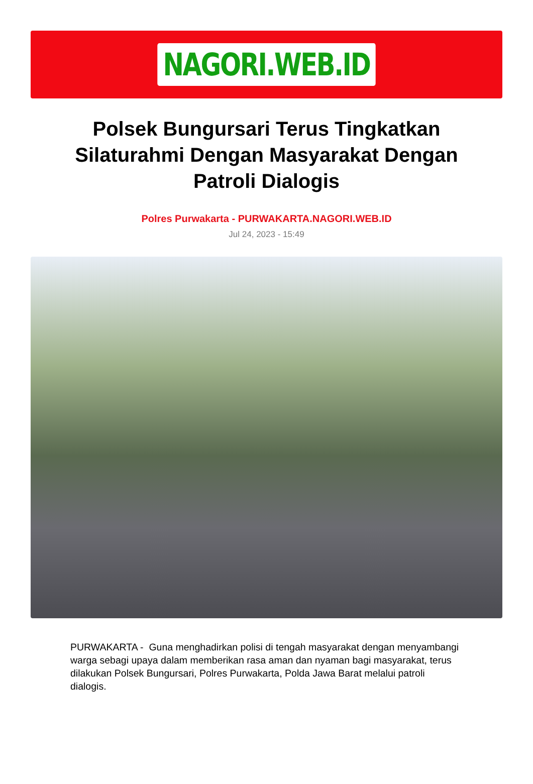NAGORI.WEB.ID
Polsek Bungursari Terus Tingkatkan Silaturahmi Dengan Masyarakat Dengan Patroli Dialogis
Polres Purwakarta - PURWAKARTA.NAGORI.WEB.ID
Jul 24, 2023 - 15:49
PURWAKARTA - Guna menghadirkan polisi di tengah masyarakat dengan menyambangi warga sebagi upaya dalam memberikan rasa aman dan nyaman bagi masyarakat, terus dilakukan Polsek Bungursari, Polres Purwakarta, Polda Jawa Barat melalui patroli dialogis.